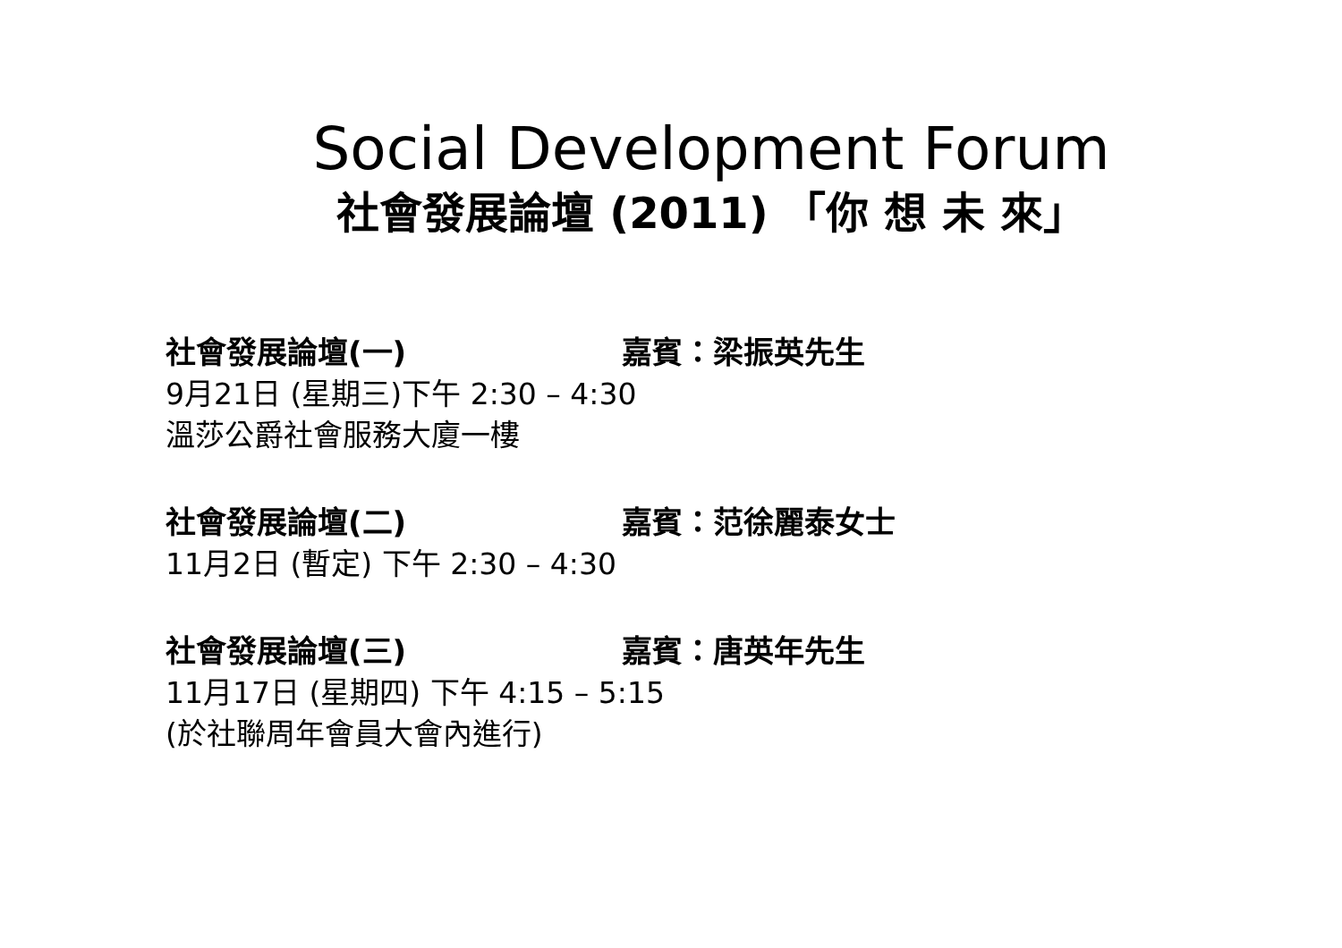Social Development Forum
社會發展論壇 (2011) 「你 想 未 來」
社會發展論壇(一) 嘉賓：梁振英先生
9月21日 (星期三)下午 2:30 – 4:30
溫莎公爵社會服務大廈一樓
社會發展論壇(二) 嘉賓：范徐麗泰女士
11月2日 (暫定) 下午 2:30 – 4:30
社會發展論壇(三) 嘉賓：唐英年先生
11月17日 (星期四) 下午 4:15 – 5:15
(於社聯周年會員大會內進行)